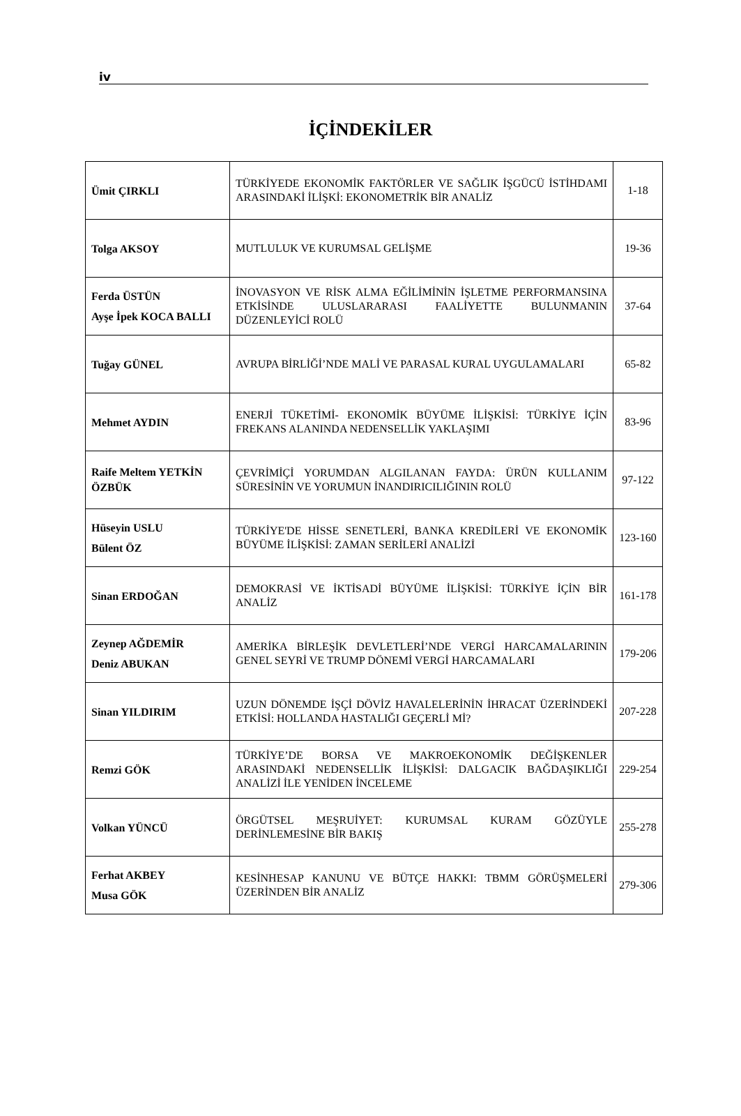iv
İÇİNDEKİLER
| Ümit ÇIRKLI | TÜRKİYEDE EKONOMİK FAKTÖRLER VE SAĞLIK İŞGÜCÜ İSTİHDAMI ARASINDAKİ İLİŞKİ: EKONOMETRİK BİR ANALİZ | 1-18 |
| Tolga AKSOY | MUTLULUK VE KURUMSAL GELİŞME | 19-36 |
| Ferda ÜSTÜN Ayşe İpek KOCA BALLI | İNOVASYON VE RİSK ALMA EĞİLİMİNİN İŞLETME PERFORMANSINA ETKİSİNDE ULUSLARARASI FAALİYETTE BULUNMANIN DÜZENLEYİCİ ROLÜ | 37-64 |
| Tuğay GÜNEL | AVRUPA BİRLİĞİ’NDE MALİ VE PARASAL KURAL UYGULAMALARI | 65-82 |
| Mehmet AYDIN | ENERJİ TÜKETİMİ- EKONOMİK BÜYÜME İLİŞKİSİ: TÜRKİYE İÇİN FREKANS ALANINDA NEDENSELLİK YAKLAŞIMI | 83-96 |
| Raife Meltem YETKİN ÖZBÜK | ÇEVRİMİÇİ YORUMDAN ALGILANAN FAYDA: ÜRÜN KULLANIM SÜRESİNİN VE YORUMUN İNANDIRICILIĞININ ROLÜ | 97-122 |
| Hüseyin USLU Bülent ÖZ | TÜRKİYE'DE HİSSE SENETLERİ, BANKA KREDİLERİ VE EKONOMİK BÜYÜME İLİŞKİSİ: ZAMAN SERİLERİ ANALİZİ | 123-160 |
| Sinan ERDOĞAN | DEMOKRASİ VE İKTİSADİ BÜYÜME İLİŞKİSİ: TÜRKİYE İÇİN BİR ANALİZ | 161-178 |
| Zeynep AĞDEMİR Deniz ABUKAN | AMERİKA BİRLEŞİK DEVLETLERİ’NDE VERGİ HARCAMALARININ GENEL SEYRİ VE TRUMP DÖNEMİ VERGİ HARCAMALARI | 179-206 |
| Sinan YILDIRIM | UZUN DÖNEMDE İŞÇİ DÖVİZ HAVALELERİNİN İHRACAT ÜZERİNDEKİ ETKİSİ: HOLLANDA HASTALIĞI GEÇERLİ Mİ? | 207-228 |
| Remzi GÖK | TÜRKİYE’DE BORSA VE MAKROEKONOMİK DEĞİŞKENLER ARASINDAKİ NEDENSELLİK İLİŞKİSİ: DALGACIK BAĞDAŞIKLIĞI ANALİZİ İLE YENİDEN İNCELEME | 229-254 |
| Volkan YÜNCÜ | ÖRGÜTSEL MEŞRUİYET: KURUMSAL KURAM GÖZÜYLE DERİNLEMESİNE BİR BAKIŞ | 255-278 |
| Ferhat AKBEY Musa GÖK | KESİNHESAP KANUNU VE BÜTÇE HAKKI: TBMM GÖRÜŞMELERİ ÜZERİNDEN BİR ANALİZ | 279-306 |